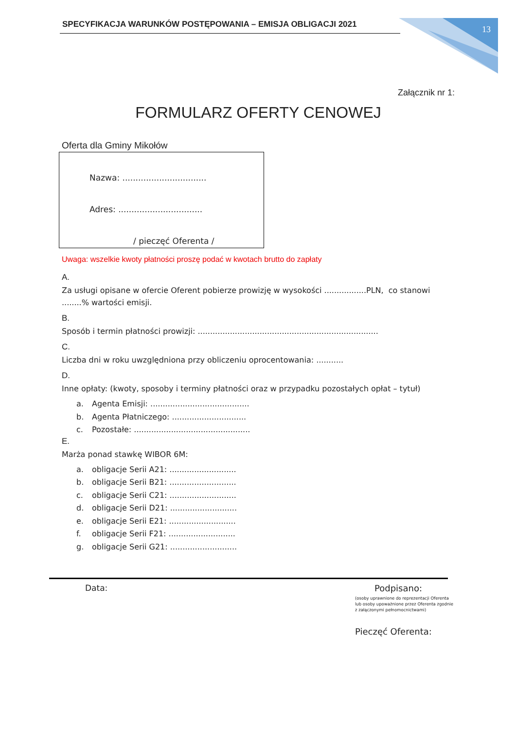SPECYFIKACJA WARUNKÓW POSTĘPOWANIA – EMISJA OBLIGACJI 2021 13
Załącznik nr 1:
FORMULARZ OFERTY CENOWEJ
Oferta dla Gminy Mikołów
Nazwa: ................................
Adres: ................................
/ pieczęć Oferenta /
Uwaga: wszelkie kwoty płatności proszę podać w kwotach brutto do zapłaty
A.
Za usługi opisane w ofercie Oferent pobierze prowizję w wysokości .................PLN, co stanowi ........% wartości emisji.
B.
Sposób i termin płatności prowizji: .........................................................................
C.
Liczba dni w roku uwzględniona przy obliczeniu oprocentowania: ...........
D.
Inne opłaty: (kwoty, sposoby i terminy płatności oraz w przypadku pozostałych opłat – tytuł)
a. Agenta Emisji: ........................................
b. Agenta Płatniczego: ..............................
c. Pozostałe: ...............................................
E.
Marża ponad stawkę WIBOR 6M:
a. obligacje Serii A21: ...........................
b. obligacje Serii B21: ...........................
c. obligacje Serii C21: ...........................
d. obligacje Serii D21: ...........................
e. obligacje Serii E21: ...........................
f. obligacje Serii F21: ...........................
g. obligacje Serii G21: ...........................
Data:
Podpisano:
(osoby uprawnione do reprezentacji Oferenta lub osoby upoważnione przez Oferenta zgodnie z załączonymi pełnomocnictwami)
Pieczęć Oferenta: